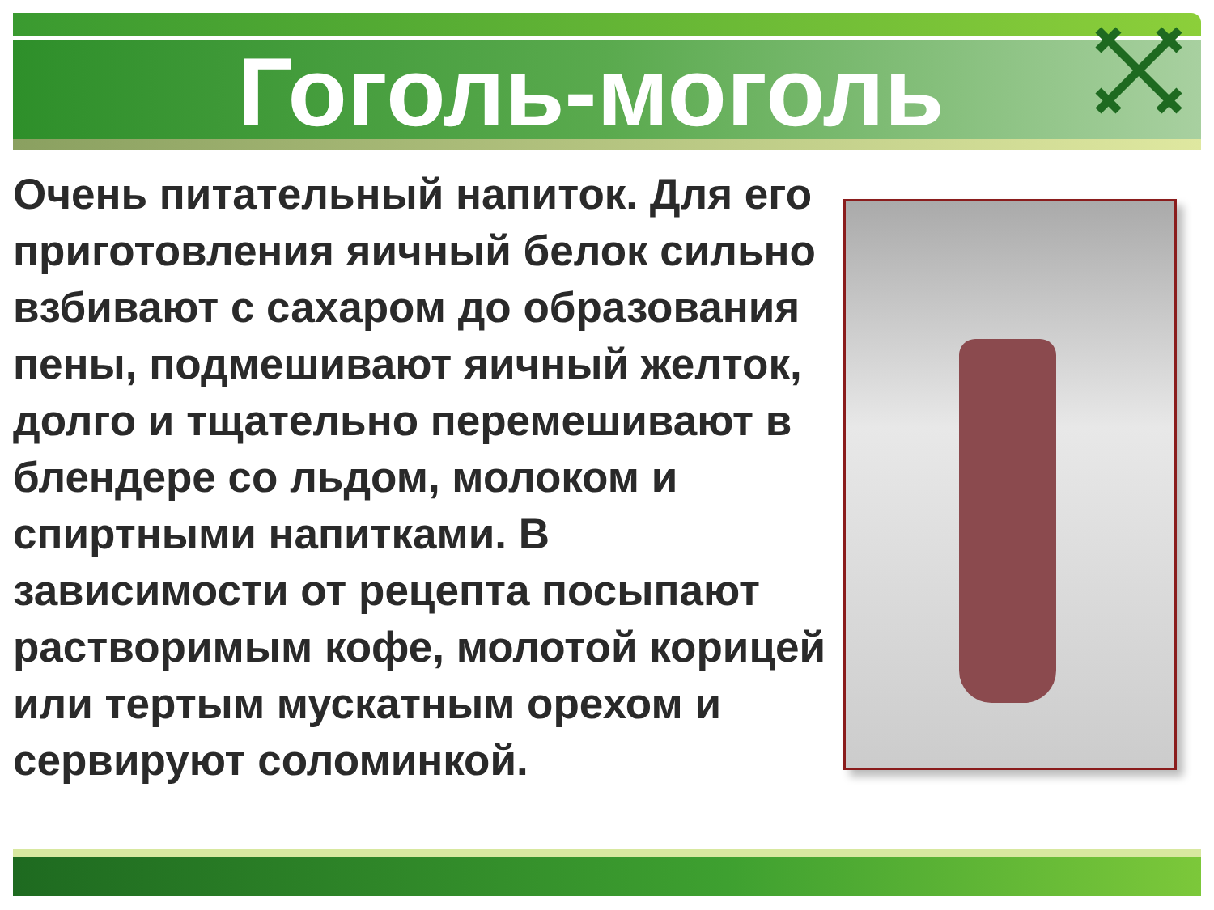Гоголь-моголь
Очень питательный напиток. Для его приготовления яичный белок сильно взбивают с сахаром до образования пены, подмешивают яичный желток, долго и тщательно перемешивают в блендере со льдом, молоком и спиртными напитками. В зависимости от рецепта посыпают растворимым кофе, молотой корицей или тертым мускатным орехом и сервируют соломинкой.